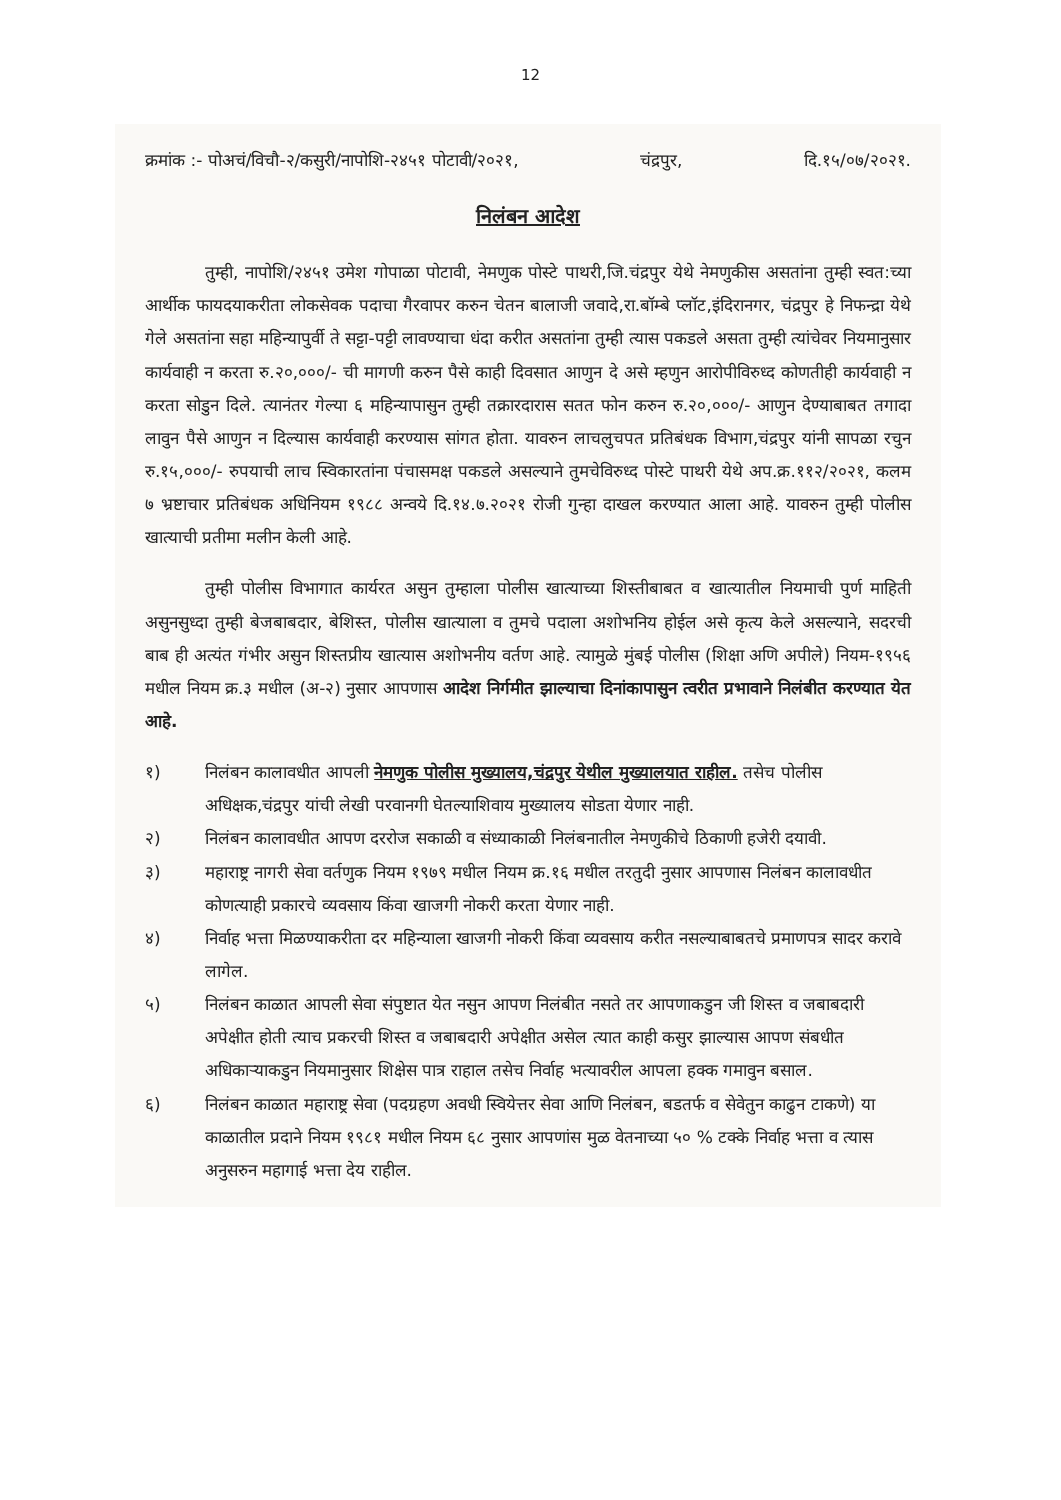12
क्रमांक :- पोअचं/विचौ-२/कसुरी/नापोशि-२४५१ पोटावी/२०२१, चंद्रपुर, दि.१५/०७/२०२१.
निलंबन आदेश
तुम्ही, नापोशि/२४५१ उमेश गोपाळा पोटावी, नेमणुक पोस्टे पाथरी,जि.चंद्रपुर येथे नेमणुकीस असतांना तुम्ही स्वत:च्या आर्थीक फायदयाकरीता लोकसेवक पदाचा गैरवापर करुन चेतन बालाजी जवादे,रा.बॉम्बे प्लॉट,इंदिरानगर, चंद्रपुर हे निफन्द्रा येथे गेले असतांना सहा महिन्यापुर्वी ते सट्टा-पट्टी लावण्याचा धंदा करीत असतांना तुम्ही त्यास पकडले असता तुम्ही त्यांचेवर नियमानुसार कार्यवाही न करता रु.२०,०००/- ची मागणी करुन पैसे काही दिवसात आणुन दे असे म्हणुन आरोपीविरुध्द कोणतीही कार्यवाही न करता सोडुन दिले. त्यानंतर गेल्या ६ महिन्यापासुन तुम्ही तक्रारदारास सतत फोन करुन रु.२०,०००/- आणुन देण्याबाबत तगादा लावुन पैसे आणुन न दिल्यास कार्यवाही करण्यास सांगत होता. यावरुन लाचलुचपत प्रतिबंधक विभाग,चंद्रपुर यांनी सापळा रचुन रु.१५,०००/- रुपयाची लाच स्विकारतांना पंचासमक्ष पकडले असल्याने तुमचेविरुध्द पोस्टे पाथरी येथे अप.क्र.११२/२०२१, कलम ७ भ्रष्टाचार प्रतिबंधक अधिनियम १९८८ अन्वये दि.१४.७.२०२१ रोजी गुन्हा दाखल करण्यात आला आहे. यावरुन तुम्ही पोलीस खात्याची प्रतीमा मलीन केली आहे.
तुम्ही पोलीस विभागात कार्यरत असुन तुम्हाला पोलीस खात्याच्या शिस्तीबाबत व खात्यातील नियमाची पुर्ण माहिती असुनसुध्दा तुम्ही बेजबाबदार, बेशिस्त, पोलीस खात्याला व तुमचे पदाला अशोभनिय होईल असे कृत्य केले असल्याने, सदरची बाब ही अत्यंत गंभीर असुन शिस्तप्रीय खात्यास अशोभनीय वर्तण आहे. त्यामुळे मुंबई पोलीस (शिक्षा अणि अपीले) नियम-१९५६ मधील नियम क्र.३ मधील (अ-२) नुसार आपणास आदेश निर्गमीत झाल्याचा दिनांकापासुन त्वरीत प्रभावाने निलंबीत करण्यात येत आहे.
१) निलंबन कालावधीत आपली नेमणुक पोलीस मुख्यालय,चंद्रपुर येथील मुख्यालयात राहील. तसेच पोलीस अधिक्षक,चंद्रपुर यांची लेखी परवानगी घेतल्याशिवाय मुख्यालय सोडता येणार नाही.
२) निलंबन कालावधीत आपण दररोज सकाळी व संध्याकाळी निलंबनातील नेमणुकीचे ठिकाणी हजेरी दयावी.
३) महाराष्ट्र नागरी सेवा वर्तणुक नियम १९७९ मधील नियम क्र.१६ मधील तरतुदी नुसार आपणास निलंबन कालावधीत कोणत्याही प्रकारचे व्यवसाय किंवा खाजगी नोकरी करता येणार नाही.
४) निर्वाह भत्ता मिळण्याकरीता दर महिन्याला खाजगी नोकरी किंवा व्यवसाय करीत नसल्याबाबतचे प्रमाणपत्र सादर करावे लागेल.
५) निलंबन काळात आपली सेवा संपुष्टात येत नसुन आपण निलंबीत नसते तर आपणाकडुन जी शिस्त व जबाबदारी अपेक्षीत होती त्याच प्रकरची शिस्त व जबाबदारी अपेक्षीत असेल त्यात काही कसुर झाल्यास आपण संबधीत अधिकाऱ्याकडुन नियमानुसार शिक्षेस पात्र राहाल तसेच निर्वाह भत्यावरील आपला हक्क गमावुन बसाल.
६) निलंबन काळात महाराष्ट्र सेवा (पदग्रहण अवधी स्वियेत्तर सेवा आणि निलंबन, बडतर्फ व सेवेतुन काढुन टाकणे) या काळातील प्रदाने नियम १९८१ मधील नियम ६८ नुसार आपणांस मुळ वेतनाच्या ५० % टक्के निर्वाह भत्ता व त्यास अनुसरुन महागाई भत्ता देय राहील.